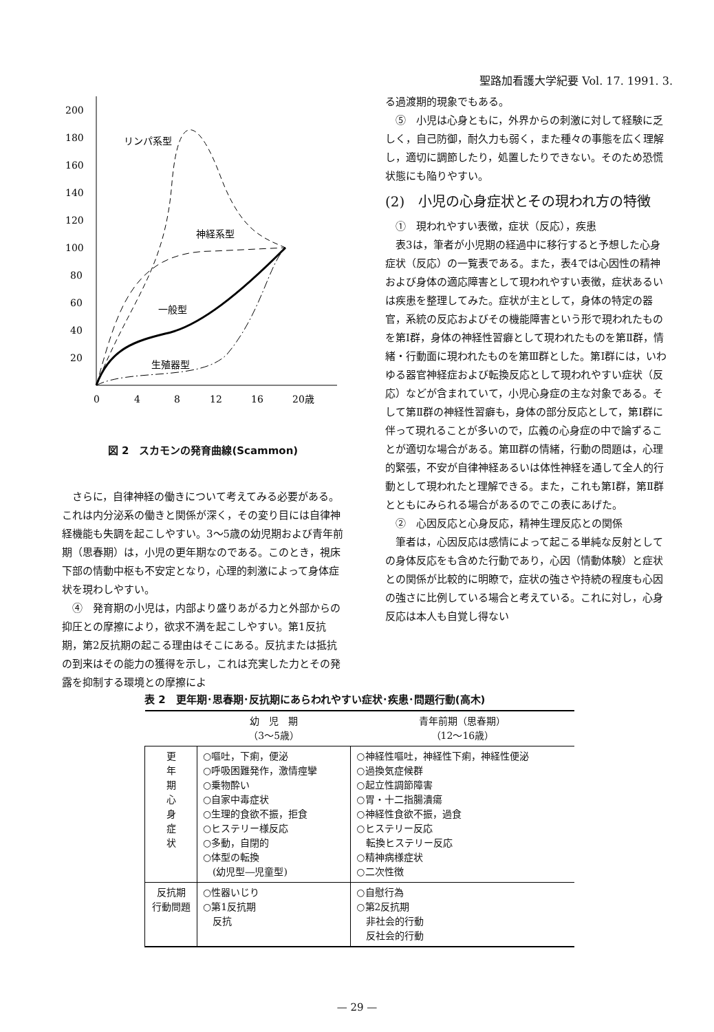聖路加看護大学紀要 Vol. 17. 1991. 3.
200
180
160
140
120
100
80
60
40
20
0
4
8
12
16
20歳
リンパ系型
神経系型
一般型
生殖器型
図 2　スカモンの発育曲線(Scammon)
さらに，自律神経の働きについて考えてみる必要がある。これは内分泌系の働きと関係が深く，その変り目には自律神経機能も失調を起こしやすい。3～5歳の幼児期および青年前期（思春期）は，小児の更年期なのである。このとき，視床下部の情動中枢も不安定となり，心理的刺激によって身体症状を現わしやすい。
④　発育期の小児は，内部より盛りあがる力と外部からの抑圧との摩擦により，欲求不満を起こしやすい。第1反抗期，第2反抗期の起こる理由はそこにある。反抗または抵抗の到来はその能力の獲得を示し，これは充実した力とその発露を抑制する環境との摩擦によ
る過渡期的現象でもある。
⑤　小児は心身ともに，外界からの刺激に対して経験に乏しく，自己防御，耐久力も弱く，また種々の事態を広く理解し，適切に調節したり，処置したりできない。そのため恐慌状態にも陥りやすい。
(2)　小児の心身症状とその現われ方の特徴
①　現われやすい表徴，症状（反応），疾患
表3は，筆者が小児期の経過中に移行すると予想した心身症状（反応）の一覧表である。また，表4では心因性の精神および身体の適応障害として現われやすい表徴，症状あるいは疾患を整理してみた。症状が主として，身体の特定の器官，系統の反応およびその機能障害という形で現われたものを第Ⅰ群，身体の神経性習癖として現われたものを第Ⅱ群，情緒・行動面に現われたものを第Ⅲ群とした。第Ⅰ群には，いわゆる器官神経症および転換反応として現われやすい症状（反応）などが含まれていて，小児心身症の主な対象である。そして第Ⅱ群の神経性習癖も，身体の部分反応として，第Ⅰ群に伴って現れることが多いので，広義の心身症の中で論ずることが適切な場合がある。第Ⅲ群の情緒，行動の問題は，心理的緊張，不安が自律神経あるいは体性神経を通して全人的行動として現われたと理解できる。また，これも第Ⅰ群，第Ⅱ群とともにみられる場合があるのでこの表にあげた。
②　心因反応と心身反応，精神生理反応との関係
筆者は，心因反応は感情によって起こる単純な反射としての身体反応をも含めた行動であり，心因（情動体験）と症状との関係が比較的に明瞭で，症状の強さや持続の程度も心因の強さに比例している場合と考えている。これに対し，心身反応は本人も自覚し得ない
表 2　更年期･思春期･反抗期にあらわれやすい症状･疾患･問題行動(高木)
| | 幼 児 期 （3～5歳） | 青年前期（思春期） （12～16歳） |
| --- | --- | --- |
| 更 年 期 心 身 症 状 | ○嘔吐，下痢，便泌 ○呼吸困難発作，激情痙攣 ○乗物酔い ○自家中毒症状 ○生理的食欲不振，拒食 ○ヒステリー様反応 ○多動，自閉的 ○体型の転換 (幼児型―児童型) | ○神経性嘔吐，神経性下痢，神経性便泌 ○過換気症候群 ○起立性調節障害 ○胃・十二指腸潰瘍 ○神経性食欲不振，過食 ○ヒステリー反応 転換ヒステリー反応 ○精神病様症状 ○二次性徴 |
| 反抗期 行動問題 | ○性器いじり ○第1反抗期 反抗 | ○自慰行為 ○第2反抗期 非社会的行動 反社会的行動 |
— 29 —